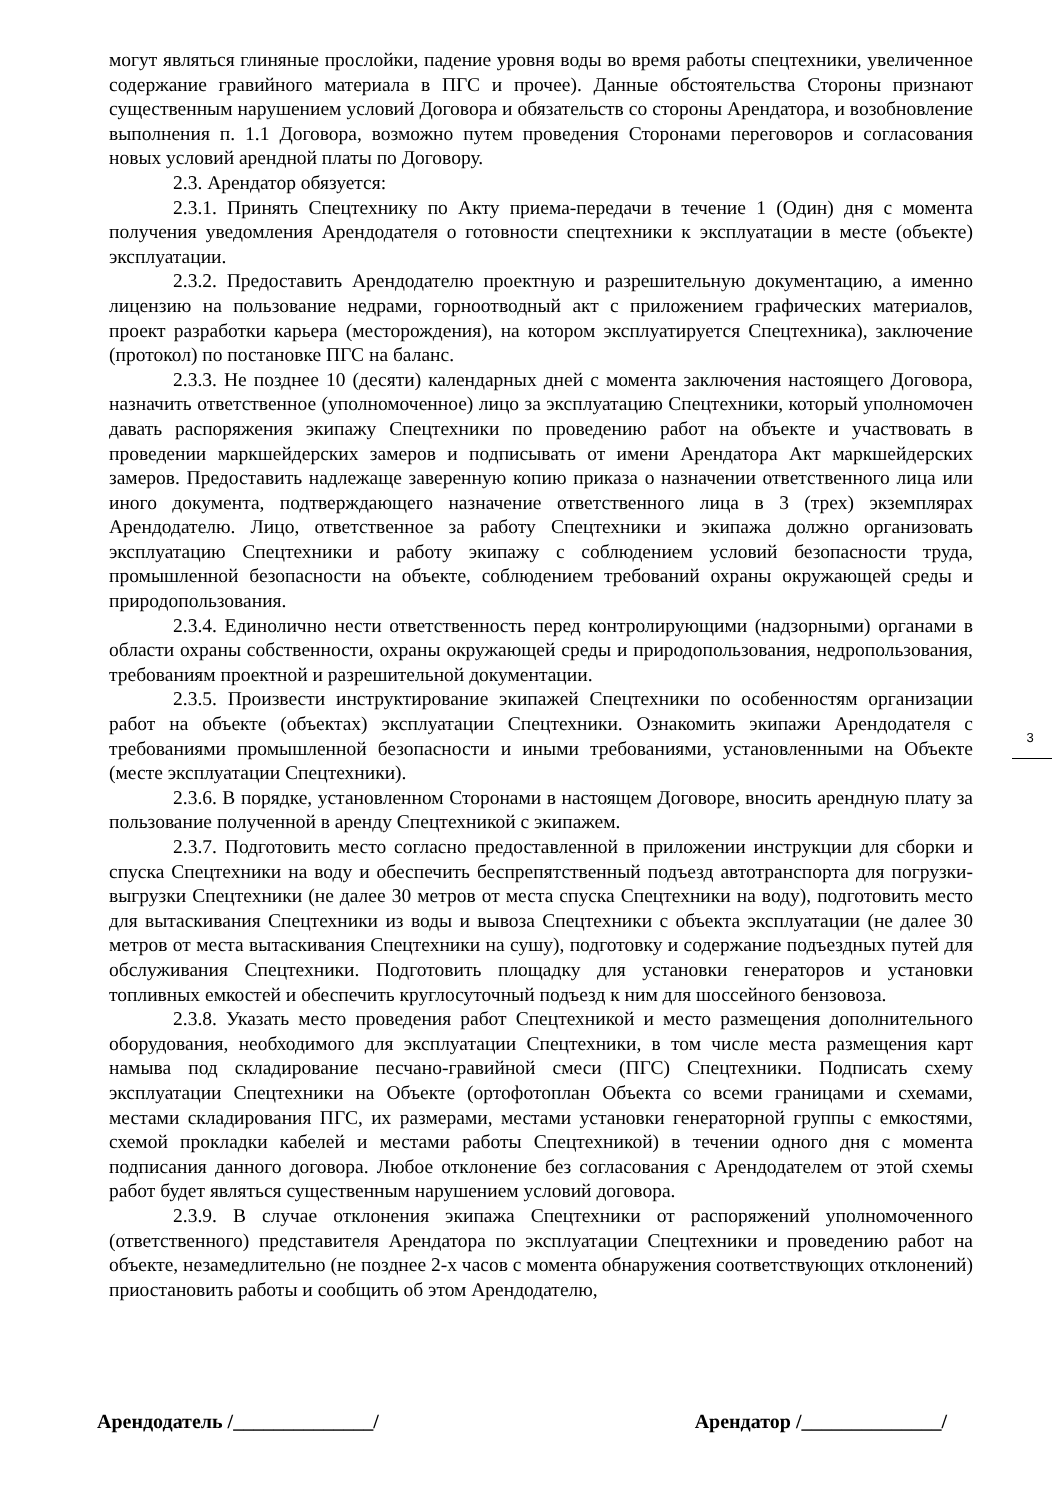могут являться глиняные прослойки, падение уровня воды во время работы спецтехники, увеличенное содержание гравийного материала в ПГС и прочее). Данные обстоятельства Стороны признают существенным нарушением условий Договора и обязательств со стороны Арендатора, и возобновление выполнения п. 1.1 Договора, возможно путем проведения Сторонами переговоров и согласования новых условий арендной платы по Договору.
2.3. Арендатор обязуется:
2.3.1. Принять Спецтехнику по Акту приема-передачи в течение 1 (Один) дня с момента получения уведомления Арендодателя о готовности спецтехники к эксплуатации в месте (объекте) эксплуатации.
2.3.2. Предоставить Арендодателю проектную и разрешительную документацию, а именно лицензию на пользование недрами, горноотводный акт с приложением графических материалов, проект разработки карьера (месторождения), на котором эксплуатируется Спецтехника), заключение (протокол) по постановке ПГС на баланс.
2.3.3. Не позднее 10 (десяти) календарных дней с момента заключения настоящего Договора, назначить ответственное (уполномоченное) лицо за эксплуатацию Спецтехники, который уполномочен давать распоряжения экипажу Спецтехники по проведению работ на объекте и участвовать в проведении маркшейдерских замеров и подписывать от имени Арендатора Акт маркшейдерских замеров. Предоставить надлежаще заверенную копию приказа о назначении ответственного лица или иного документа, подтверждающего назначение ответственного лица в 3 (трех) экземплярах Арендодателю. Лицо, ответственное за работу Спецтехники и экипажа должно организовать эксплуатацию Спецтехники и работу экипажу с соблюдением условий безопасности труда, промышленной безопасности на объекте, соблюдением требований охраны окружающей среды и природопользования.
2.3.4. Единолично нести ответственность перед контролирующими (надзорными) органами в области охраны собственности, охраны окружающей среды и природопользования, недропользования, требованиям проектной и разрешительной документации.
2.3.5. Произвести инструктирование экипажей Спецтехники по особенностям организации работ на объекте (объектах) эксплуатации Спецтехники. Ознакомить экипажи Арендодателя с требованиями промышленной безопасности и иными требованиями, установленными на Объекте (месте эксплуатации Спецтехники).
2.3.6. В порядке, установленном Сторонами в настоящем Договоре, вносить арендную плату за пользование полученной в аренду Спецтехникой с экипажем.
2.3.7. Подготовить место согласно предоставленной в приложении инструкции для сборки и спуска Спецтехники на воду и обеспечить беспрепятственный подъезд автотранспорта для погрузки-выгрузки Спецтехники (не далее 30 метров от места спуска Спецтехники на воду), подготовить место для вытаскивания Спецтехники из воды и вывоза Спецтехники с объекта эксплуатации (не далее 30 метров от места вытаскивания Спецтехники на сушу), подготовку и содержание подъездных путей для обслуживания Спецтехники. Подготовить площадку для установки генераторов и установки топливных емкостей и обеспечить круглосуточный подъезд к ним для шоссейного бензовоза.
2.3.8. Указать место проведения работ Спецтехникой и место размещения дополнительного оборудования, необходимого для эксплуатации Спецтехники, в том числе места размещения карт намыва под складирование песчано-гравийной смеси (ПГС) Спецтехники. Подписать схему эксплуатации Спецтехники на Объекте (ортофотоплан Объекта со всеми границами и схемами, местами складирования ПГС, их размерами, местами установки генераторной группы с емкостями, схемой прокладки кабелей и местами работы Спецтехникой) в течении одного дня с момента подписания данного договора. Любое отклонение без согласования с Арендодателем от этой схемы работ будет являться существенным нарушением условий договора.
2.3.9. В случае отклонения экипажа Спецтехники от распоряжений уполномоченного (ответственного) представителя Арендатора по эксплуатации Спецтехники и проведению работ на объекте, незамедлительно (не позднее 2-х часов с момента обнаружения соответствующих отклонений) приостановить работы и сообщить об этом Арендодателю,
3
Арендодатель /______________/ Арендатор /______________/